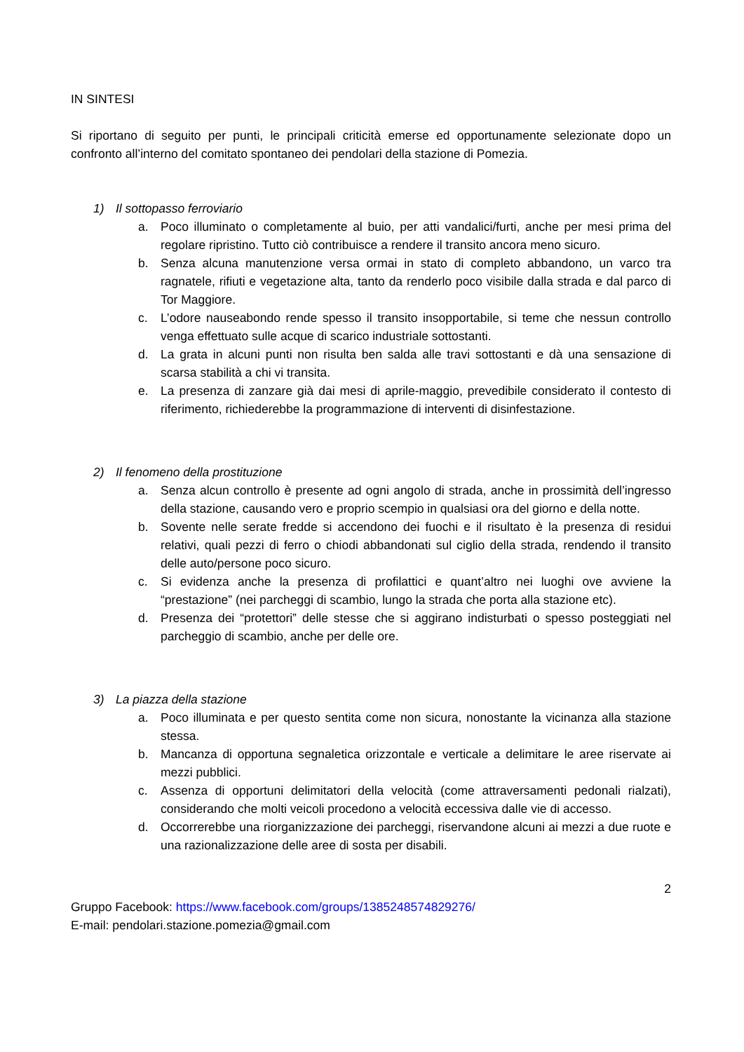IN SINTESI
Si riportano di seguito per punti, le principali criticità emerse ed opportunamente selezionate dopo un confronto all’interno del comitato spontaneo dei pendolari della stazione di Pomezia.
1) Il sottopasso ferroviario
a. Poco illuminato o completamente al buio, per atti vandalici/furti, anche per mesi prima del regolare ripristino. Tutto ciò contribuisce a rendere il transito ancora meno sicuro.
b. Senza alcuna manutenzione versa ormai in stato di completo abbandono, un varco tra ragnatele, rifiuti e vegetazione alta, tanto da renderlo poco visibile dalla strada e dal parco di Tor Maggiore.
c. L’odore nauseabondo rende spesso il transito insopportabile, si teme che nessun controllo venga effettuato sulle acque di scarico industriale sottostanti.
d. La grata in alcuni punti non risulta ben salda alle travi sottostanti e dà una sensazione di scarsa stabilità a chi vi transita.
e. La presenza di zanzare già dai mesi di aprile-maggio, prevedibile considerato il contesto di riferimento, richiederebbe la programmazione di interventi di disinfestazione.
2) Il fenomeno della prostituzione
a. Senza alcun controllo è presente ad ogni angolo di strada, anche in prossimità dell’ingresso della stazione, causando vero e proprio scempio in qualsiasi ora del giorno e della notte.
b. Sovente nelle serate fredde si accendono dei fuochi e il risultato è la presenza di residui relativi, quali pezzi di ferro o chiodi abbandonati sul ciglio della strada, rendendo il transito delle auto/persone poco sicuro.
c. Si evidenza anche la presenza di profilattici e quant’altro nei luoghi ove avviene la “prestazione” (nei parcheggi di scambio, lungo la strada che porta alla stazione etc).
d. Presenza dei “protettori” delle stesse che si aggirano indisturbati o spesso posteggiati nel parcheggio di scambio, anche per delle ore.
3) La piazza della stazione
a. Poco illuminata e per questo sentita come non sicura, nonostante la vicinanza alla stazione stessa.
b. Mancanza di opportuna segnaletica orizzontale e verticale a delimitare le aree riservate ai mezzi pubblici.
c. Assenza di opportuni delimitatori della velocità (come attraversamenti pedonali rialzati), considerando che molti veicoli procedono a velocità eccessiva dalle vie di accesso.
d. Occorrerebbe una riorganizzazione dei parcheggi, riservandone alcuni ai mezzi a due ruote e una razionalizzazione delle aree di sosta per disabili.
2
Gruppo Facebook: https://www.facebook.com/groups/1385248574829276/
E-mail: pendolari.stazione.pomezia@gmail.com